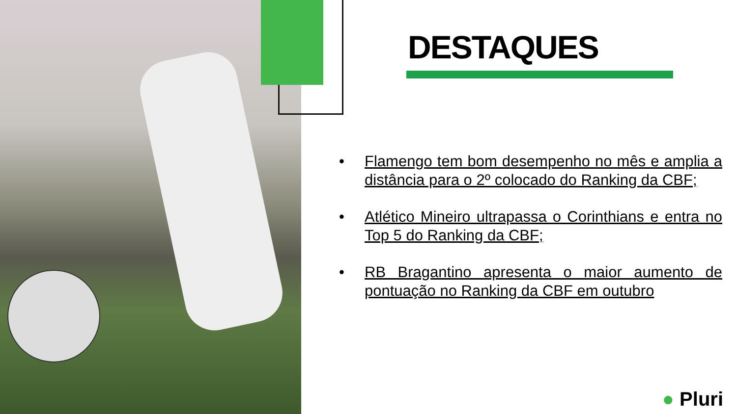DESTAQUES
• Flamengo tem bom desempenho no mês e amplia a distância para o 2º colocado do Ranking da CBF;
• Atlético Mineiro ultrapassa o Corinthians e entra no Top 5 do Ranking da CBF;
• RB Bragantino apresenta o maior aumento de pontuação no Ranking da CBF em outubro
● Pluri